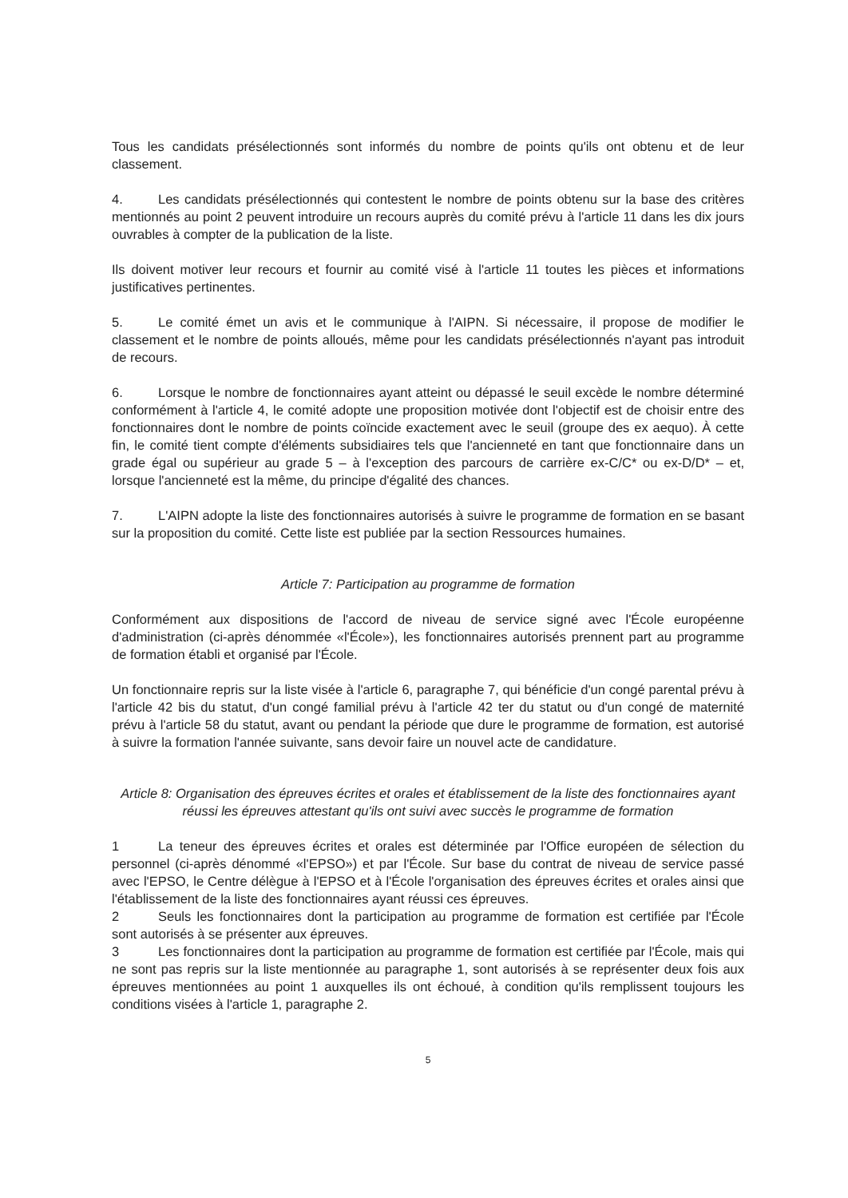Tous les candidats présélectionnés sont informés du nombre de points qu'ils ont obtenu et de leur classement.
4. Les candidats présélectionnés qui contestent le nombre de points obtenu sur la base des critères mentionnés au point 2 peuvent introduire un recours auprès du comité prévu à l'article 11 dans les dix jours ouvrables à compter de la publication de la liste.
Ils doivent motiver leur recours et fournir au comité visé à l'article 11 toutes les pièces et informations justificatives pertinentes.
5. Le comité émet un avis et le communique à l'AIPN. Si nécessaire, il propose de modifier le classement et le nombre de points alloués, même pour les candidats présélectionnés n'ayant pas introduit de recours.
6. Lorsque le nombre de fonctionnaires ayant atteint ou dépassé le seuil excède le nombre déterminé conformément à l'article 4, le comité adopte une proposition motivée dont l'objectif est de choisir entre des fonctionnaires dont le nombre de points coïncide exactement avec le seuil (groupe des ex aequo). À cette fin, le comité tient compte d'éléments subsidiaires tels que l'ancienneté en tant que fonctionnaire dans un grade égal ou supérieur au grade 5 – à l'exception des parcours de carrière ex-C/C* ou ex-D/D* – et, lorsque l'ancienneté est la même, du principe d'égalité des chances.
7. L'AIPN adopte la liste des fonctionnaires autorisés à suivre le programme de formation en se basant sur la proposition du comité. Cette liste est publiée par la section Ressources humaines.
Article 7: Participation au programme de formation
Conformément aux dispositions de l'accord de niveau de service signé avec l'École européenne d'administration (ci-après dénommée «l'École»), les fonctionnaires autorisés prennent part au programme de formation établi et organisé par l'École.
Un fonctionnaire repris sur la liste visée à l'article 6, paragraphe 7, qui bénéficie d'un congé parental prévu à l'article 42 bis du statut, d'un congé familial prévu à l'article 42 ter du statut ou d'un congé de maternité prévu à l'article 58 du statut, avant ou pendant la période que dure le programme de formation, est autorisé à suivre la formation l'année suivante, sans devoir faire un nouvel acte de candidature.
Article 8: Organisation des épreuves écrites et orales et établissement de la liste des fonctionnaires ayant réussi les épreuves attestant qu'ils ont suivi avec succès le programme de formation
1 La teneur des épreuves écrites et orales est déterminée par l'Office européen de sélection du personnel (ci-après dénommé «l'EPSO») et par l'École. Sur base du contrat de niveau de service passé avec l'EPSO, le Centre délègue à l'EPSO et à l'École l'organisation des épreuves écrites et orales ainsi que l'établissement de la liste des fonctionnaires ayant réussi ces épreuves.
2 Seuls les fonctionnaires dont la participation au programme de formation est certifiée par l'École sont autorisés à se présenter aux épreuves.
3 Les fonctionnaires dont la participation au programme de formation est certifiée par l'École, mais qui ne sont pas repris sur la liste mentionnée au paragraphe 1, sont autorisés à se représenter deux fois aux épreuves mentionnées au point 1 auxquelles ils ont échoué, à condition qu'ils remplissent toujours les conditions visées à l'article 1, paragraphe 2.
5